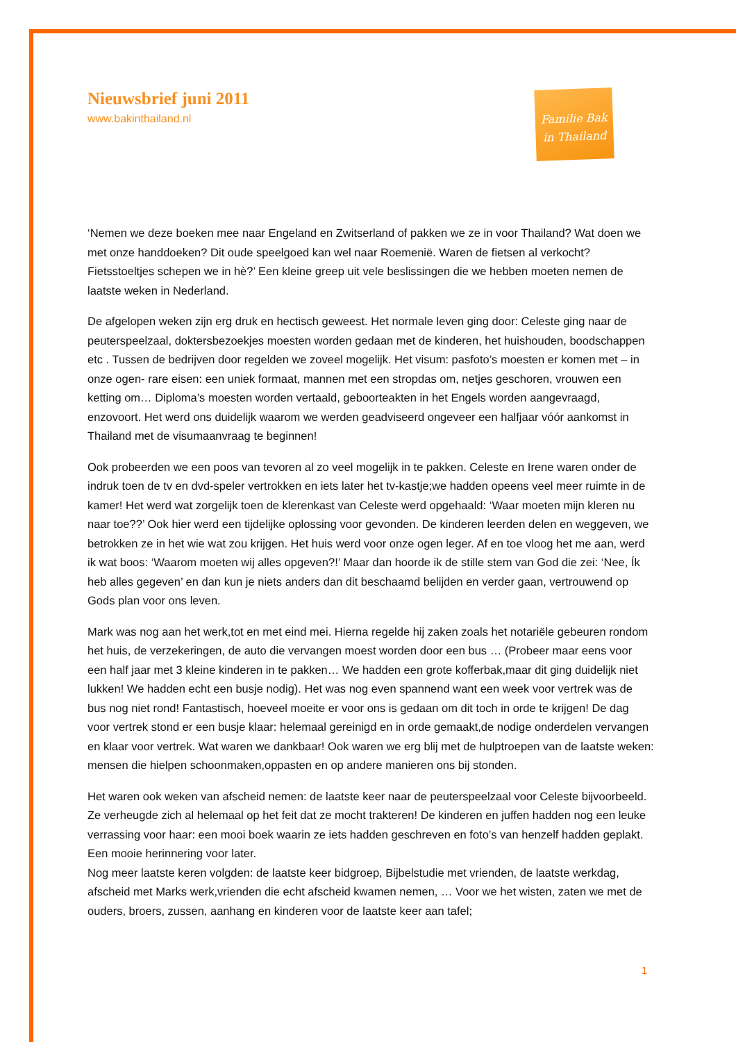Nieuwsbrief juni 2011
www.bakinthailand.nl
Familie Bak
in Thailand
‘Nemen we deze boeken mee naar Engeland en Zwitserland of pakken we ze in voor Thailand? Wat doen we met onze handdoeken? Dit oude speelgoed kan wel naar Roemenië. Waren de fietsen al verkocht? Fietsstoeltjes schepen we in hè?’ Een kleine greep uit vele beslissingen die we hebben moeten nemen de laatste weken in Nederland.
De afgelopen weken zijn erg druk en hectisch geweest. Het normale leven ging door: Celeste ging naar de peuterspeelzaal, doktersbezoekjes moesten worden gedaan met de kinderen, het huishouden, boodschappen etc . Tussen de bedrijven door regelden we zoveel mogelijk. Het visum: pasfoto’s moesten er komen met – in onze ogen- rare eisen: een uniek formaat, mannen met een stropdas om, netjes geschoren, vrouwen een ketting om… Diploma’s moesten worden vertaald, geboorteakten in het Engels worden aangevraagd, enzovoort. Het werd ons duidelijk waarom we werden geadviseerd ongeveer een halfjaar vóór aankomst in Thailand met de visumaanvraag te beginnen!
Ook probeerden we een poos van tevoren al zo veel mogelijk in te pakken. Celeste en Irene waren onder de indruk toen de tv en dvd-speler vertrokken en iets later het tv-kastje;we hadden opeens veel meer ruimte in de kamer! Het werd wat zorgelijk toen de klerenkast van Celeste werd opgehaald: ‘Waar moeten mijn kleren nu naar toe??’ Ook hier werd een tijdelijke oplossing voor gevonden. De kinderen leerden delen en weggeven, we betrokken ze in het wie wat zou krijgen. Het huis werd voor onze ogen leger. Af en toe vloog het me aan, werd ik wat boos: ‘Waarom moeten wij alles opgeven?!’ Maar dan hoorde ik de stille stem van God die zei: ‘Nee, Ík heb alles gegeven’ en dan kun je niets anders dan dit beschaamd belijden en verder gaan, vertrouwend op Gods plan voor ons leven.
Mark was nog aan het werk,tot en met eind mei. Hierna regelde hij zaken zoals het notariële gebeuren rondom het huis, de verzekeringen, de auto die vervangen moest worden door een bus … (Probeer maar eens voor een half jaar met 3 kleine kinderen in te pakken… We hadden een grote kofferbak,maar dit ging duidelijk niet lukken! We hadden echt een busje nodig). Het was nog even spannend want een week voor vertrek was de bus nog niet rond! Fantastisch, hoeveel moeite er voor ons is gedaan om dit toch in orde te krijgen! De dag voor vertrek stond er een busje klaar: helemaal gereinigd en in orde gemaakt,de nodige onderdelen vervangen en klaar voor vertrek. Wat waren we dankbaar! Ook waren we erg blij met de hulptroepen van de laatste weken: mensen die hielpen schoonmaken,oppasten en op andere manieren ons bij stonden.
Het waren ook weken van afscheid nemen: de laatste keer naar de peuterspeelzaal voor Celeste bijvoorbeeld. Ze verheugde zich al helemaal op het feit dat ze mocht trakteren! De kinderen en juffen hadden nog een leuke verrassing voor haar: een mooi boek waarin ze iets hadden geschreven en foto’s van henzelf hadden geplakt. Een mooie herinnering voor later.
Nog meer laatste keren volgden: de laatste keer bidgroep, Bijbelstudie met vrienden, de laatste werkdag, afscheid met Marks werk,vrienden die echt afscheid kwamen nemen, … Voor we het wisten, zaten we met de ouders, broers, zussen, aanhang en kinderen voor de laatste keer aan tafel;
1